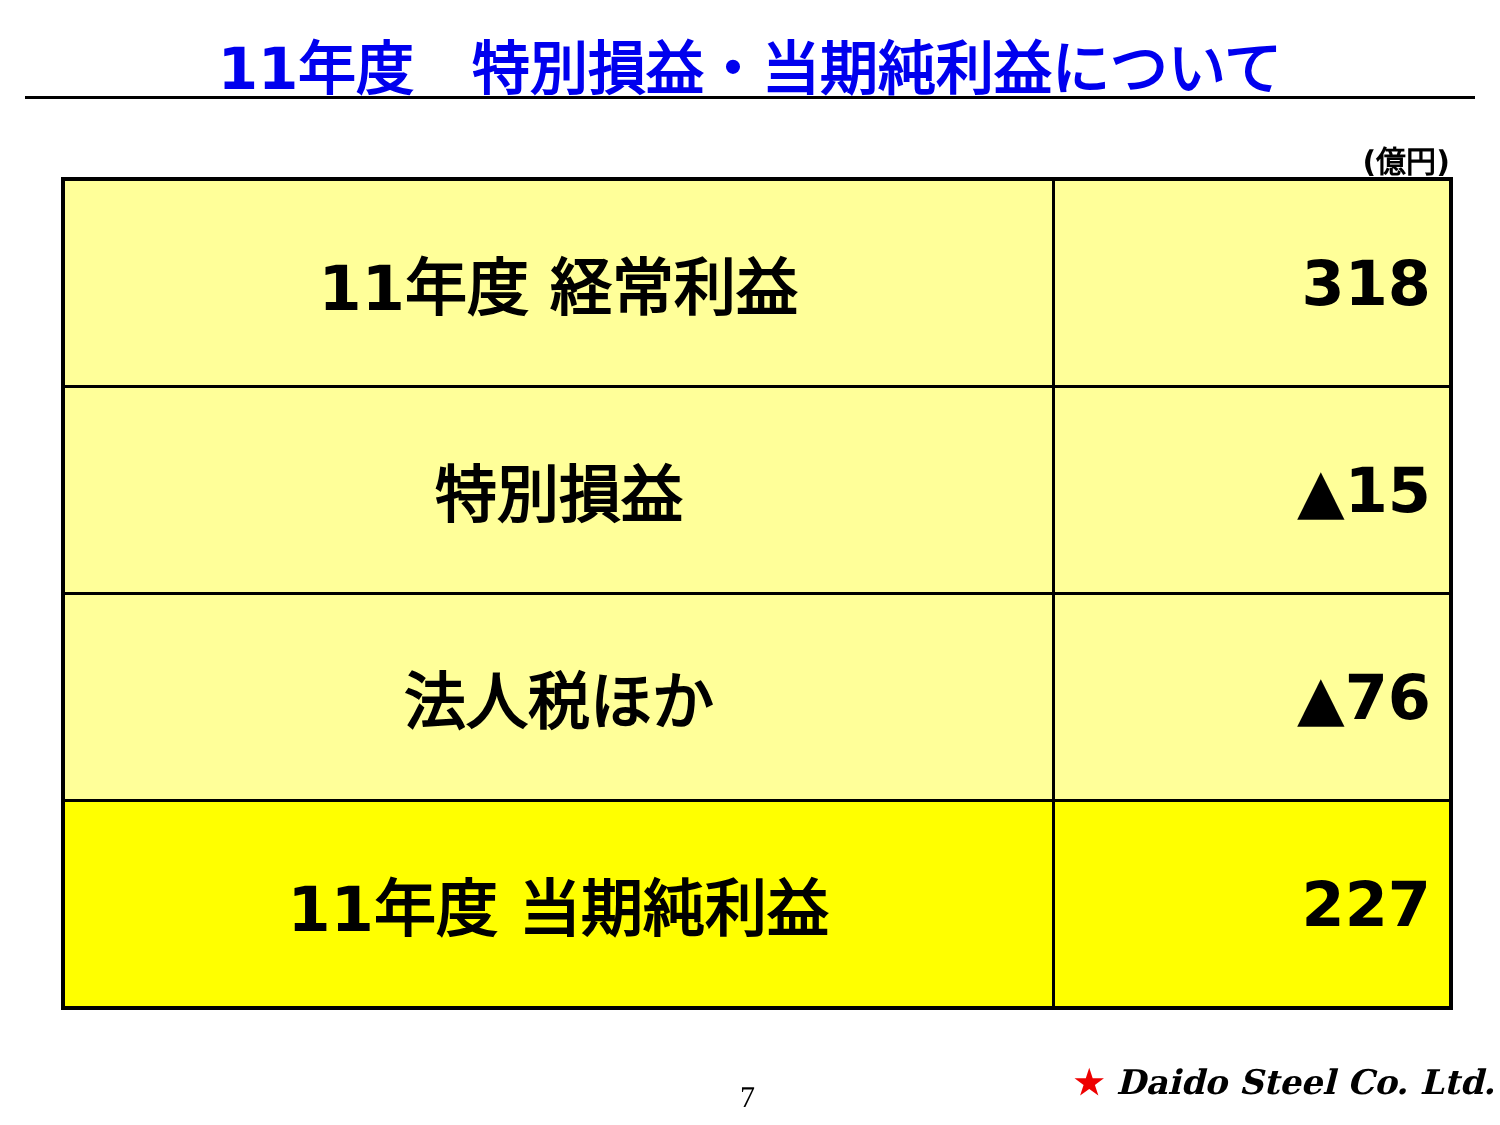11年度　特別損益・当期純利益について
(億円)
| 11年度 経常利益 | 318 |
| 特別損益 | ▲15 |
| 法人税ほか | ▲76 |
| 11年度 当期純利益 | 227 |
7 ★ Daido Steel Co. Ltd.